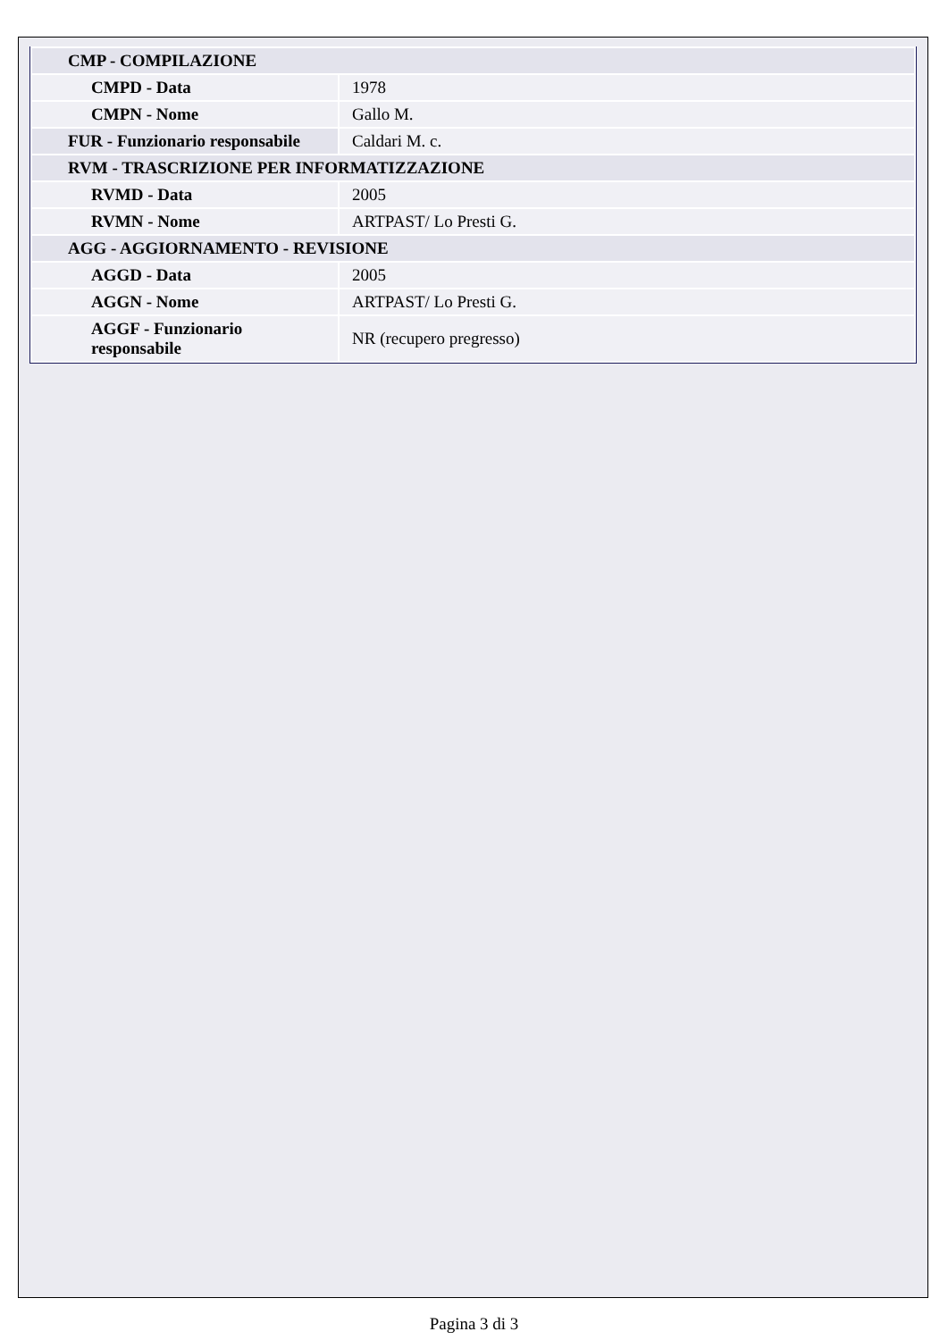| CMP - COMPILAZIONE | |
| CMPD - Data | 1978 |
| CMPN - Nome | Gallo M. |
| FUR - Funzionario responsabile | Caldari M. c. |
| RVM - TRASCRIZIONE PER INFORMATIZZAZIONE | |
| RVMD - Data | 2005 |
| RVMN - Nome | ARTPAST/ Lo Presti G. |
| AGG - AGGIORNAMENTO - REVISIONE | |
| AGGD - Data | 2005 |
| AGGN - Nome | ARTPAST/ Lo Presti G. |
| AGGF - Funzionario responsabile | NR (recupero pregresso) |
Pagina 3 di 3